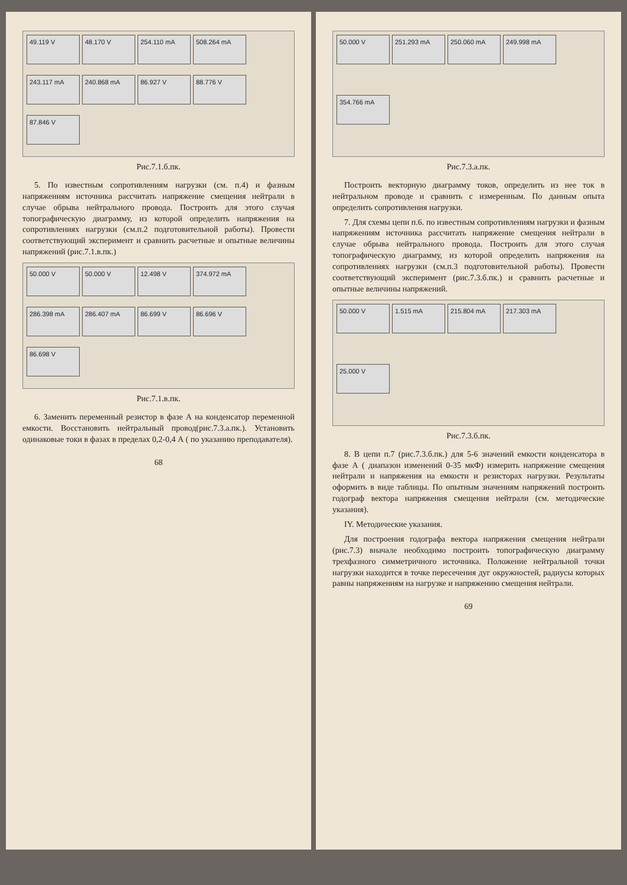49.119 V
48.170 V
254.110 mA
508.264 mA
243.117 mA
240.868 mA
86.927 V
88.776 V
87.846 V
Рис.7.1.б.пк.
5. По известным сопротивлениям нагрузки (см. п.4) и фазным напряжениям источника рассчитать напряжение смещения нейтрали в случае обрыва нейтрального провода. Построить для этого случая топографическую диаграмму, из которой определить напряжения на сопротивлениях нагрузки (см.п.2 подготовительной работы). Провести соответствующий эксперимент и сравнить расчетные и опытные величины напряжений (рис.7.1.в.пк.)
50.000 V
50.000 V
12.498 V
374.972 mA
286.398 mA
286.407 mA
86.699 V
86.696 V
86.698 V
Рис.7.1.в.пк.
6. Заменить переменный резистор в фазе А на конденсатор переменной емкости. Восстановить нейтральный провод(рис.7.3.а.пк.). Установить одинаковые токи в фазах в пределах 0,2-0,4 А ( по указанию преподавателя).
68
50.000 V
251.293 mA
250.060 mA
249.998 mA
354.766 mA
Рис.7.3.а.пк.
Построить векторную диаграмму токов, определить из нее ток в нейтральном проводе и сравнить с измеренным. По данным опыта определить сопротивления нагрузки.
7. Для схемы цепи п.6. по известным сопротивлениям нагрузки и фазным напряжениям источника рассчитать напряжение смещения нейтрали в случае обрыва нейтрального провода. Построить для этого случая топографическую диаграмму, из которой определить напряжения на сопротивлениях нагрузки (см.п.3 подготовительной работы). Провести соответствующий эксперимент (рис.7.3.б.пк.) и сравнить расчетные и опытные величины напряжений.
50.000 V
1.515 mA
215.804 mA
217.303 mA
25.000 V
Рис.7.3.б.пк.
8. В цепи п.7 (рис.7.3.б.пк.) для 5-6 значений емкости конденсатора в фазе А ( диапазон изменений 0-35 мкФ) измерить напряжение смещения нейтрали и напряжения на емкости и резисторах нагрузки. Результаты оформить в виде таблицы. По опытным значениям напряжений построить годограф вектора напряжения смещения нейтрали (см. методические указания).
IY. Методические указания.
Для построения годографа вектора напряжения смещения нейтрали (рис.7.3) вначале необходимо построить топографическую диаграмму трехфазного симметричного источника. Положение нейтральной точки нагрузки находится в точке пересечения дуг окружностей, радиусы которых равны напряжениям на нагрузке и напряжению смещения нейтрали.
69